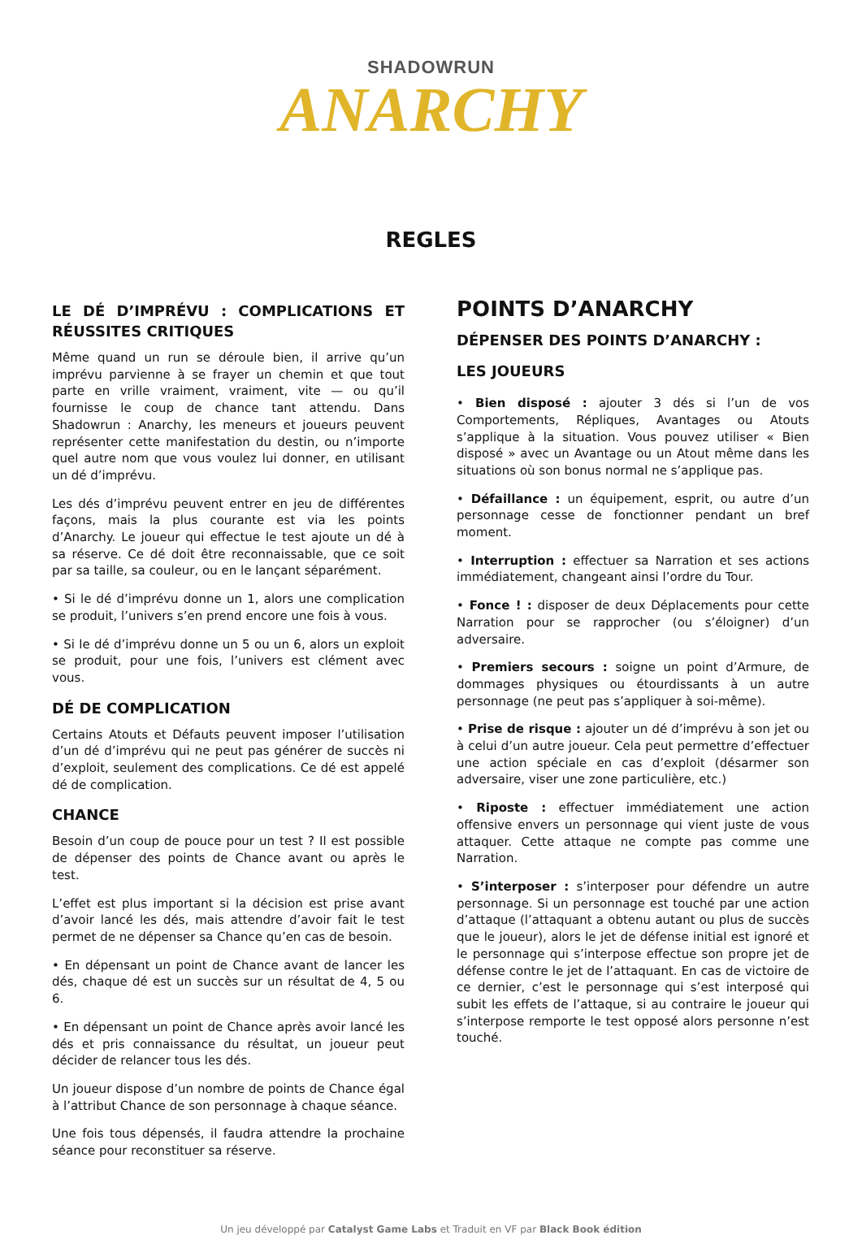SHADOWRUN
ANARCHY
REGLES
LE DÉ D’IMPRÉVU : COMPLICATIONS ET RÉUSSITES CRITIQUES
Même quand un run se déroule bien, il arrive qu’un imprévu parvienne à se frayer un chemin et que tout parte en vrille vraiment, vraiment, vite — ou qu’il fournisse le coup de chance tant attendu. Dans Shadowrun : Anarchy, les meneurs et joueurs peuvent représenter cette manifestation du destin, ou n’importe quel autre nom que vous voulez lui donner, en utilisant un dé d’imprévu.
Les dés d’imprévu peuvent entrer en jeu de différentes façons, mais la plus courante est via les points d’Anarchy. Le joueur qui effectue le test ajoute un dé à sa réserve. Ce dé doit être reconnaissable, que ce soit par sa taille, sa couleur, ou en le lançant séparément.
• Si le dé d’imprévu donne un 1, alors une complication se produit, l’univers s’en prend encore une fois à vous.
• Si le dé d’imprévu donne un 5 ou un 6, alors un exploit se produit, pour une fois, l’univers est clément avec vous.
DÉ DE COMPLICATION
Certains Atouts et Défauts peuvent imposer l’utilisation d’un dé d’imprévu qui ne peut pas générer de succès ni d’exploit, seulement des complications. Ce dé est appelé dé de complication.
CHANCE
Besoin d’un coup de pouce pour un test ? Il est possible de dépenser des points de Chance avant ou après le test.
L’effet est plus important si la décision est prise avant d’avoir lancé les dés, mais attendre d’avoir fait le test permet de ne dépenser sa Chance qu’en cas de besoin.
• En dépensant un point de Chance avant de lancer les dés, chaque dé est un succès sur un résultat de 4, 5 ou 6.
• En dépensant un point de Chance après avoir lancé les dés et pris connaissance du résultat, un joueur peut décider de relancer tous les dés.
Un joueur dispose d’un nombre de points de Chance égal à l’attribut Chance de son personnage à chaque séance.
Une fois tous dépensés, il faudra attendre la prochaine séance pour reconstituer sa réserve.
POINTS D’ANARCHY
DÉPENSER DES POINTS D’ANARCHY :
LES JOUEURS
• Bien disposé : ajouter 3 dés si l’un de vos Comportements, Répliques, Avantages ou Atouts s’applique à la situation. Vous pouvez utiliser « Bien disposé » avec un Avantage ou un Atout même dans les situations où son bonus normal ne s’applique pas.
• Défaillance : un équipement, esprit, ou autre d’un personnage cesse de fonctionner pendant un bref moment.
• Interruption : effectuer sa Narration et ses actions immédiatement, changeant ainsi l’ordre du Tour.
• Fonce ! : disposer de deux Déplacements pour cette Narration pour se rapprocher (ou s’éloigner) d’un adversaire.
• Premiers secours : soigne un point d’Armure, de dommages physiques ou étourdissants à un autre personnage (ne peut pas s’appliquer à soi-même).
• Prise de risque : ajouter un dé d’imprévu à son jet ou à celui d’un autre joueur. Cela peut permettre d’effectuer une action spéciale en cas d’exploit (désarmer son adversaire, viser une zone particulière, etc.)
• Riposte : effectuer immédiatement une action offensive envers un personnage qui vient juste de vous attaquer. Cette attaque ne compte pas comme une Narration.
• S’interposer : s’interposer pour défendre un autre personnage. Si un personnage est touché par une action d’attaque (l’attaquant a obtenu autant ou plus de succès que le joueur), alors le jet de défense initial est ignoré et le personnage qui s’interpose effectue son propre jet de défense contre le jet de l’attaquant. En cas de victoire de ce dernier, c’est le personnage qui s’est interposé qui subit les effets de l’attaque, si au contraire le joueur qui s’interpose remporte le test opposé alors personne n’est touché.
Un jeu développé par Catalyst Game Labs et Traduit en VF par Black Book édition